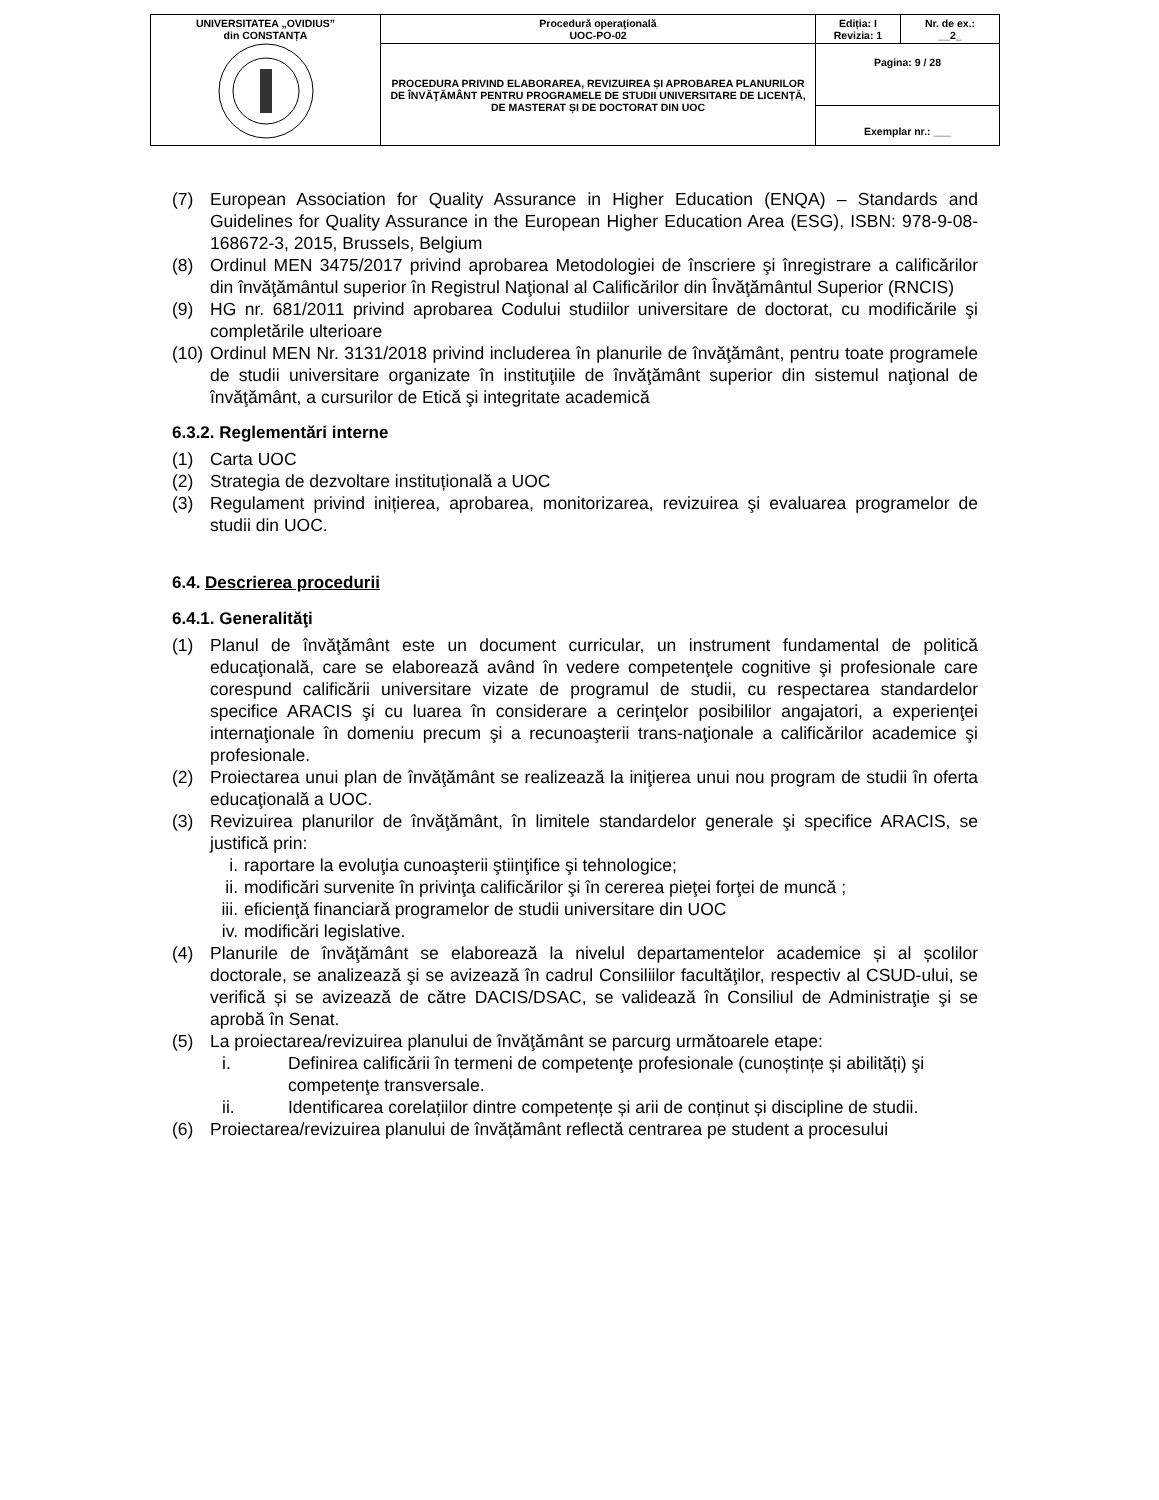| UNIVERSITATEA „OVIDIUS” din CONSTANȚA | Procedură operaţională UOC-PO-02 | Ediția: I Revizia: 1 | Nr. de ex.: __2_ |
| | PROCEDURA PRIVIND ELABORAREA, REVIZUIREA ȘI APROBAREA PLANURILOR DE ÎNVĂŢĂMÂNT PENTRU PROGRAMELE DE STUDII UNIVERSITARE DE LICENȚĂ, DE MASTERAT ȘI DE DOCTORAT DIN UOC | Pagina: 9 / 28 | |
| | | Exemplar nr.: ___ | |
(7) European Association for Quality Assurance in Higher Education (ENQA) – Standards and Guidelines for Quality Assurance in the European Higher Education Area (ESG), ISBN: 978-9-08-168672-3, 2015, Brussels, Belgium
(8) Ordinul MEN 3475/2017 privind aprobarea Metodologiei de înscriere şi înregistrare a calificărilor din învăţământul superior în Registrul Naţional al Calificărilor din Învăţământul Superior (RNCIS)
(9) HG nr. 681/2011 privind aprobarea Codului studiilor universitare de doctorat, cu modificările şi completările ulterioare
(10) Ordinul MEN Nr. 3131/2018 privind includerea în planurile de învăţământ, pentru toate programele de studii universitare organizate în instituţiile de învăţământ superior din sistemul naţional de învăţământ, a cursurilor de Etică şi integritate academică
6.3.2. Reglementări interne
(1) Carta UOC
(2) Strategia de dezvoltare instituțională a UOC
(3) Regulament privind inițierea, aprobarea, monitorizarea, revizuirea şi evaluarea programelor de studii din UOC.
6.4. Descrierea procedurii
6.4.1. Generalităţi
(1) Planul de învăţământ este un document curricular, un instrument fundamental de politică educaţională, care se elaborează având în vedere competenţele cognitive şi profesionale care corespund calificării universitare vizate de programul de studii, cu respectarea standardelor specifice ARACIS şi cu luarea în considerare a cerinţelor posibililor angajatori, a experienţei internaţionale în domeniu precum şi a recunoaşterii trans-naţionale a calificărilor academice şi profesionale.
(2) Proiectarea unui plan de învăţământ se realizează la iniţierea unui nou program de studii în oferta educaţională a UOC.
(3) Revizuirea planurilor de învăţământ, în limitele standardelor generale şi specifice ARACIS, se justifică prin:
i. raportare la evoluţia cunoaşterii ştiinţifice şi tehnologice;
ii. modificări survenite în privinţa calificărilor şi în cererea pieţei forţei de muncă ;
iii. eficienţă financiară programelor de studii universitare din UOC
iv. modificări legislative.
(4) Planurile de învăţământ se elaborează la nivelul departamentelor academice și al școlilor doctorale, se analizează şi se avizează în cadrul Consiliilor facultăţilor, respectiv al CSUD-ului, se verifică și se avizează de către DACIS/DSAC, se validează în Consiliul de Administraţie şi se aprobă în Senat.
(5) La proiectarea/revizuirea planului de învăţământ se parcurg următoarele etape:
i. Definirea calificării în termeni de competenţe profesionale (cunoștințe și abilități) şi competenţe transversale.
ii. Identificarea corelațiilor dintre competențe și arii de conținut și discipline de studii.
(6) Proiectarea/revizuirea planului de învățământ reflectă centrarea pe student a procesului